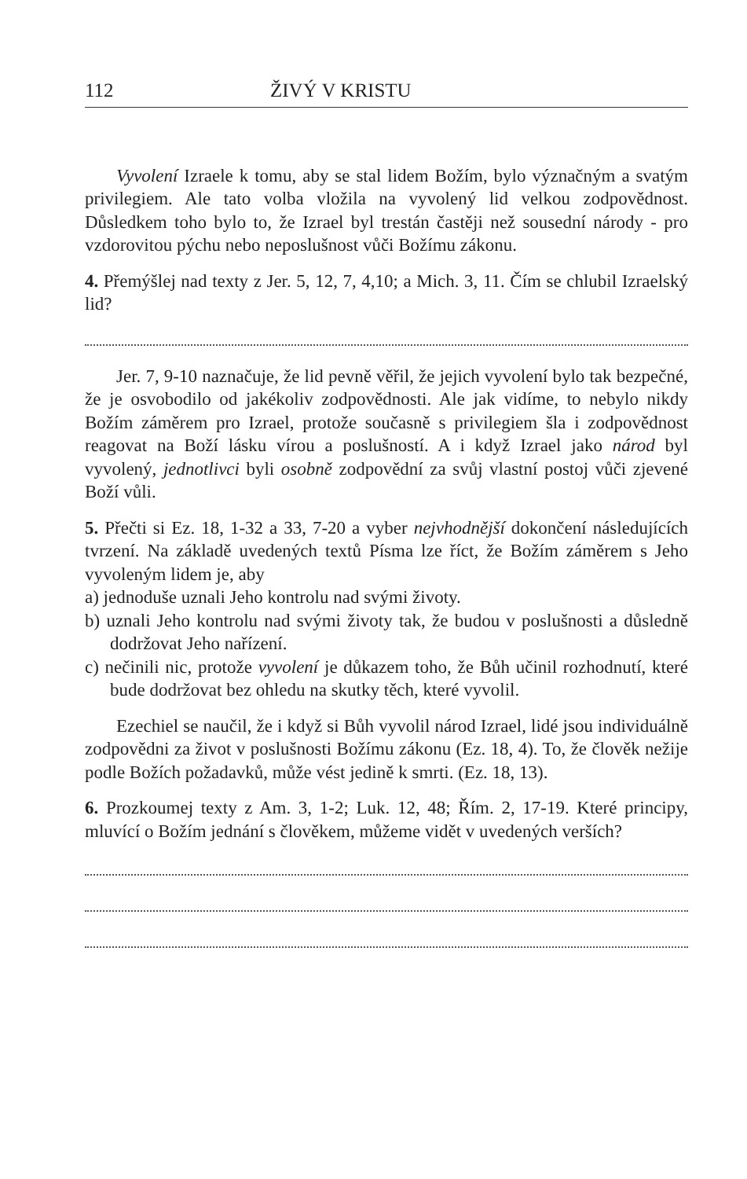112 ŽIVÝ V KRISTU
Vyvolení Izraele k tomu, aby se stal lidem Božím, bylo význačným a svatým privilegiem. Ale tato volba vložila na vyvolený lid velkou zodpovědnost. Důsledkem toho bylo to, že Izrael byl trestán častěji než sousední národy - pro vzdorovitou pýchu nebo neposlušnost vůči Božímu zákonu.
4. Přemýšlej nad texty z Jer. 5, 12, 7, 4,10; a Mich. 3, 11. Čím se chlubil Izraelský lid?
Jer. 7, 9-10 naznačuje, že lid pevně věřil, že jejich vyvolení bylo tak bezpečné, že je osvobodilo od jakékoliv zodpovědnosti. Ale jak vidíme, to nebylo nikdy Božím záměrem pro Izrael, protože současně s privilegiem šla i zodpovědnost reagovat na Boží lásku vírou a poslušností. A i když Izrael jako národ byl vyvolený, jednotlivci byli osobně zodpovědní za svůj vlastní postoj vůči zjevené Boží vůli.
5. Přečti si Ez. 18, 1-32 a 33, 7-20 a vyber nejvhodnější dokončení následujících tvrzení. Na základě uvedených textů Písma lze říct, že Božím záměrem s Jeho vyvoleným lidem je, aby
a) jednoduše uznali Jeho kontrolu nad svými životy.
b) uznali Jeho kontrolu nad svými životy tak, že budou v poslušnosti a důsledně dodržovat Jeho nařízení.
c) nečinili nic, protože vyvolení je důkazem toho, že Bůh učinil rozhodnutí, které bude dodržovat bez ohledu na skutky těch, které vyvolil.
Ezechiel se naučil, že i když si Bůh vyvolil národ Izrael, lidé jsou individuálně zodpovědni za život v poslušnosti Božímu zákonu (Ez. 18, 4). To, že člověk nežije podle Božích požadavků, může vést jedině k smrti. (Ez. 18, 13).
6. Prozkoumej texty z Am. 3, 1-2; Luk. 12, 48; Řím. 2, 17-19. Které principy, mluvící o Božím jednání s člověkem, můžeme vidět v uvedených verších?